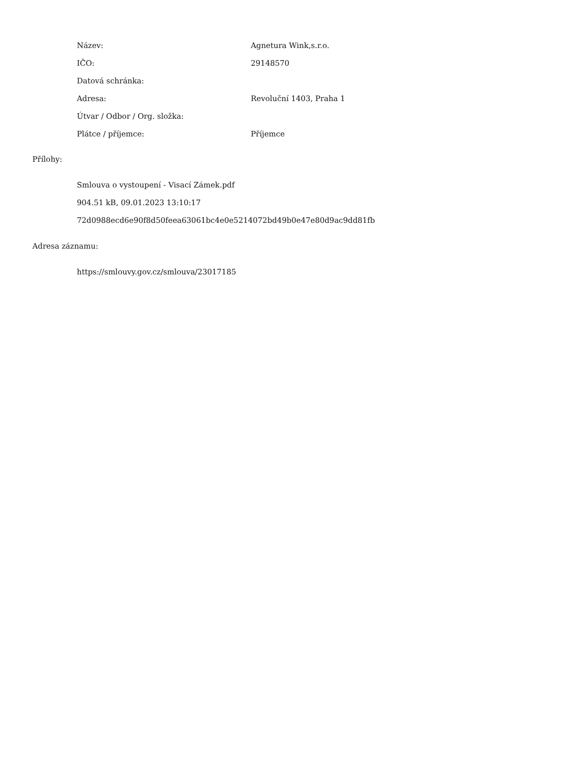| Název: | Agnetura Wink,s.r.o. |
| IČO: | 29148570 |
| Datová schránka: | |
| Adresa: | Revoluční 1403, Praha 1 |
| Útvar / Odbor / Org. složka: | |
| Plátce / příjemce: | Příjemce |
Přílohy:
Smlouva o vystoupení - Visací Zámek.pdf
904.51 kB, 09.01.2023 13:10:17
72d0988ecd6e90f8d50feea63061bc4e0e5214072bd49b0e47e80d9ac9dd81fb
Adresa záznamu:
https://smlouvy.gov.cz/smlouva/23017185